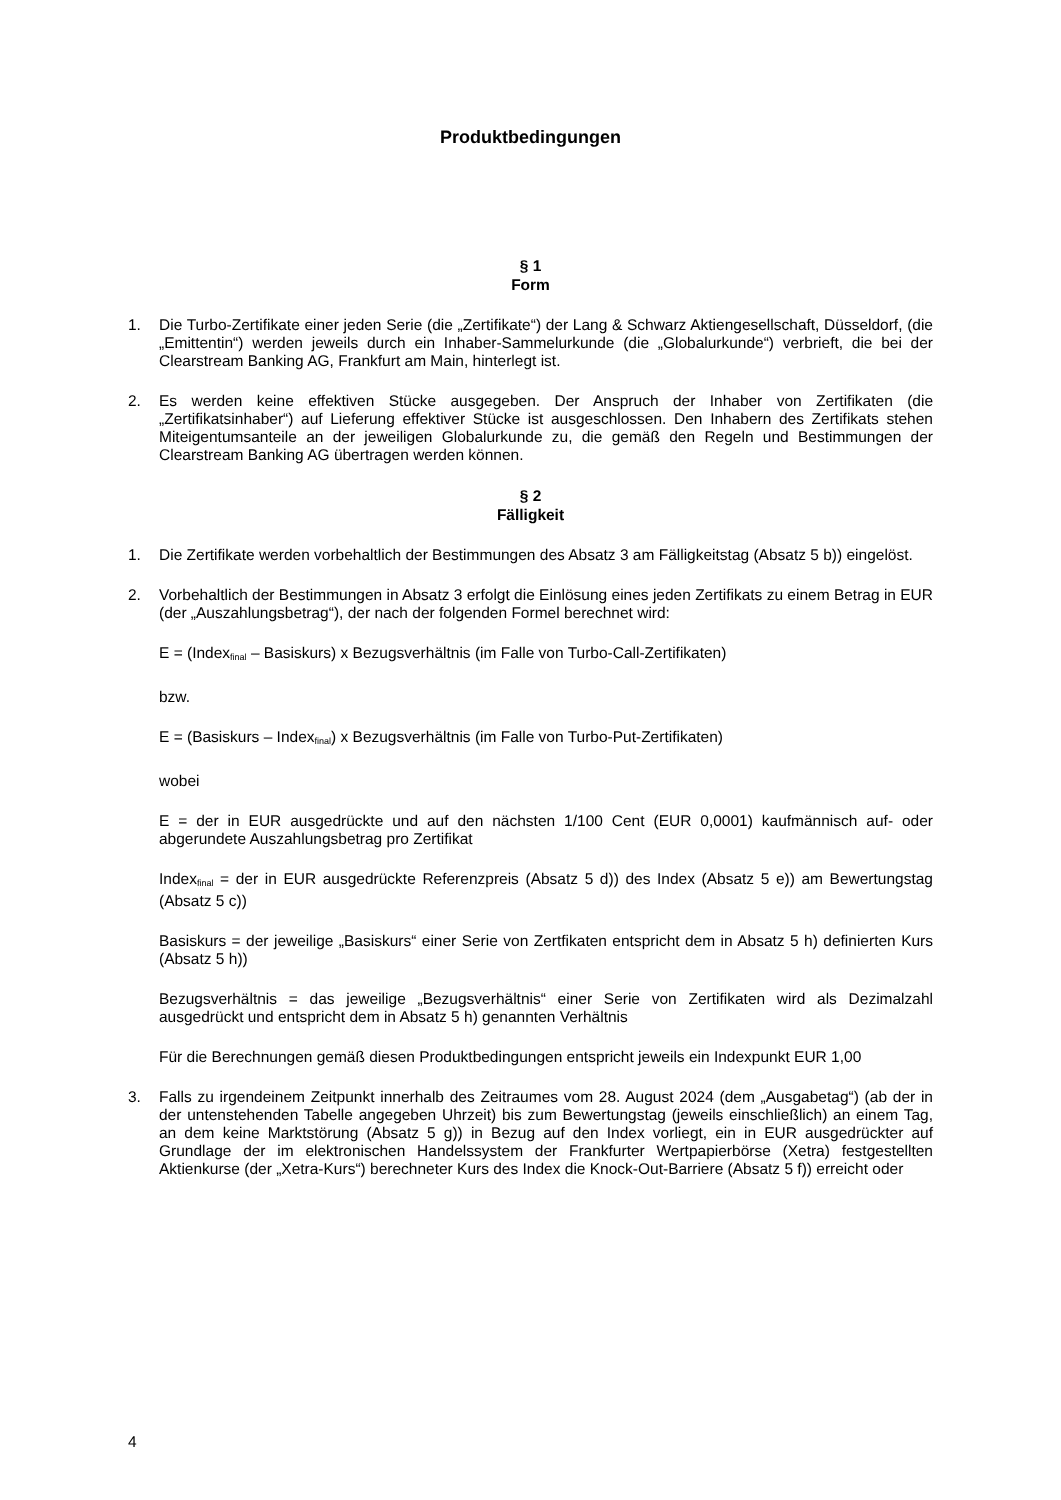Produktbedingungen
§ 1
Form
1. Die Turbo-Zertifikate einer jeden Serie (die „Zertifikate“) der Lang & Schwarz Aktiengesellschaft, Düsseldorf, (die „Emittentin“) werden jeweils durch ein Inhaber-Sammelurkunde (die „Globalurkunde“) verbrieft, die bei der Clearstream Banking AG, Frankfurt am Main, hinterlegt ist.
2. Es werden keine effektiven Stücke ausgegeben. Der Anspruch der Inhaber von Zertifikaten (die „Zertifikatsinhaber“) auf Lieferung effektiver Stücke ist ausgeschlossen. Den Inhabern des Zertifikats stehen Miteigentumsanteile an der jeweiligen Globalurkunde zu, die gemäß den Regeln und Bestimmungen der Clearstream Banking AG übertragen werden können.
§ 2
Fälligkeit
1. Die Zertifikate werden vorbehaltlich der Bestimmungen des Absatz 3 am Fälligkeitstag (Absatz 5 b)) eingelöst.
2. Vorbehaltlich der Bestimmungen in Absatz 3 erfolgt die Einlösung eines jeden Zertifikats zu einem Betrag in EUR (der „Auszahlungsbetrag“), der nach der folgenden Formel berechnet wird:
E = (Index<sub>final</sub> – Basiskurs) x Bezugsverhältnis (im Falle von Turbo-Call-Zertifikaten)
bzw.
E = (Basiskurs – Index<sub>final</sub>) x Bezugsverhältnis (im Falle von Turbo-Put-Zertifikaten)
wobei
E = der in EUR ausgedrückte und auf den nächsten 1/100 Cent (EUR 0,0001) kaufmännisch auf- oder abgerundete Auszahlungsbetrag pro Zertifikat
Index<sub>final</sub> = der in EUR ausgedrückte Referenzpreis (Absatz 5 d)) des Index (Absatz 5 e)) am Bewertungstag (Absatz 5 c))
Basiskurs = der jeweilige „Basiskurs“ einer Serie von Zertfikaten entspricht dem in Absatz 5 h) definierten Kurs (Absatz 5 h))
Bezugsverhältnis = das jeweilige „Bezugsverhältnis“ einer Serie von Zertifikaten wird als Dezimalzahl ausgedrückt und entspricht dem in Absatz 5 h) genannten Verhältnis
Für die Berechnungen gemäß diesen Produktbedingungen entspricht jeweils ein Indexpunkt EUR 1,00
3. Falls zu irgendeinem Zeitpunkt innerhalb des Zeitraumes vom 28. August 2024 (dem „Ausgabetag“) (ab der in der untenstehenden Tabelle angegeben Uhrzeit) bis zum Bewertungstag (jeweils einschließlich) an einem Tag, an dem keine Marktstörung (Absatz 5 g)) in Bezug auf den Index vorliegt, ein in EUR ausgedrückter auf Grundlage der im elektronischen Handelssystem der Frankfurter Wertpapierbörse (Xetra) festgestellten Aktienkurse (der „Xetra-Kurs“) berechneter Kurs des Index die Knock-Out-Barriere (Absatz 5 f)) erreicht oder
4